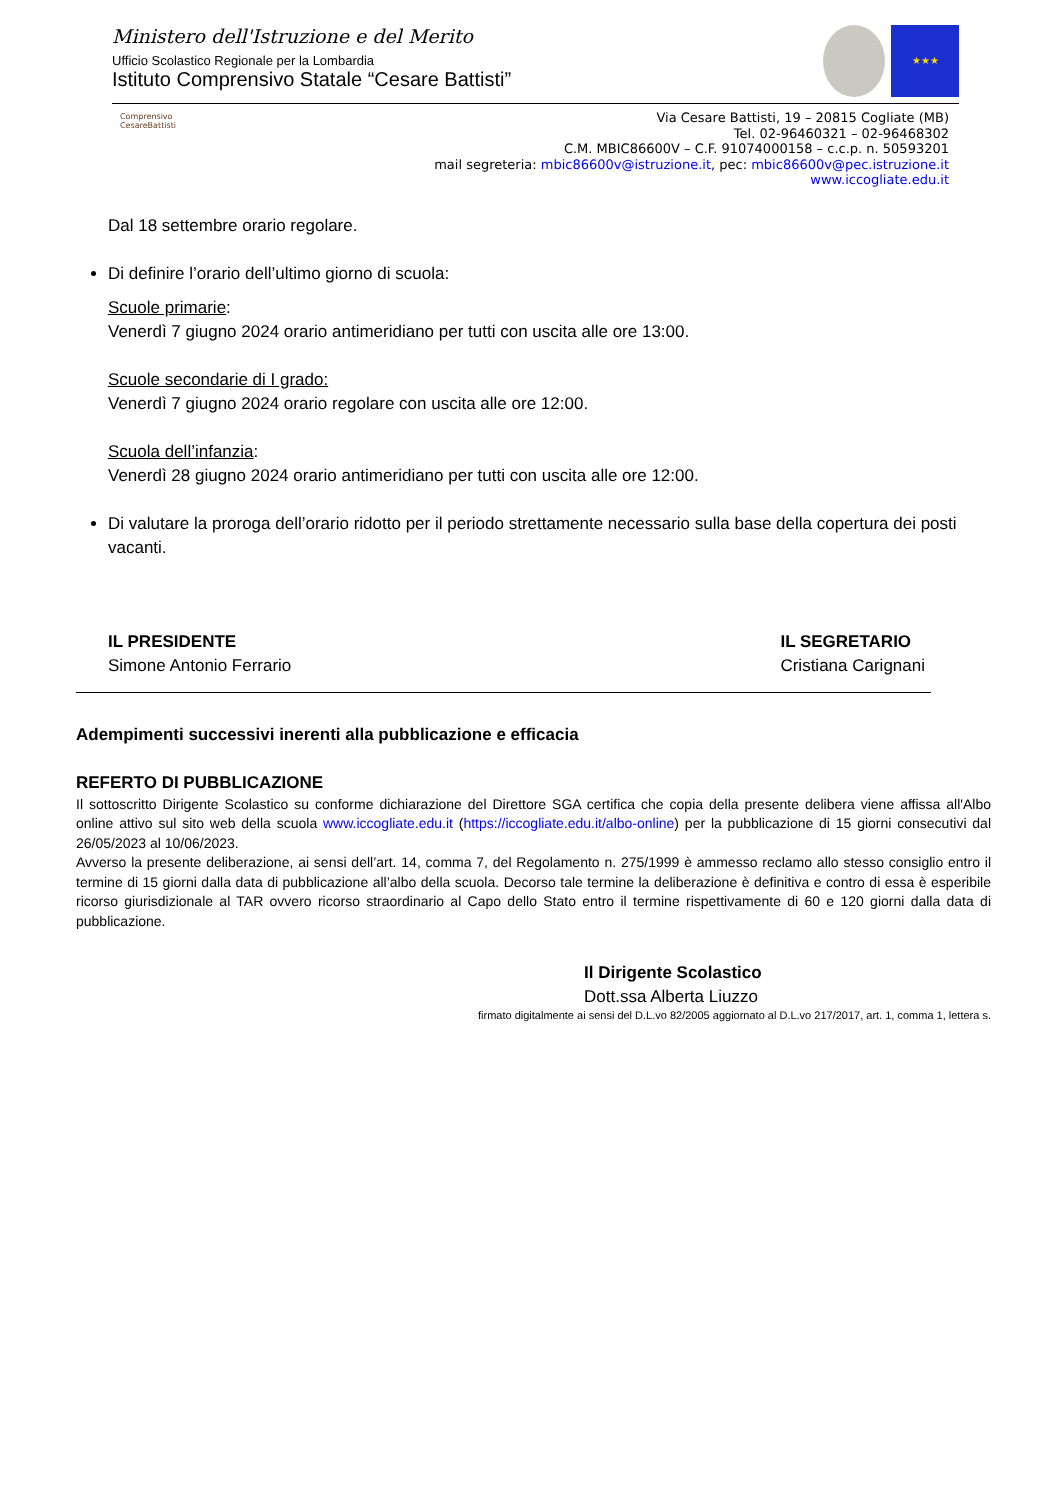Ministero dell'Istruzione e del Merito
Ufficio Scolastico Regionale per la Lombardia
Istituto Comprensivo Statale “Cesare Battisti”
★★★
Comprensivo CesareBattisti
Via Cesare Battisti, 19 – 20815 Cogliate (MB)
Tel. 02-96460321 – 02-96468302
C.M. MBIC86600V – C.F. 91074000158 – c.c.p. n. 50593201
mail segreteria: mbic86600v@istruzione.it, pec: mbic86600v@pec.istruzione.it
www.iccogliate.edu.it
Dal 18 settembre orario regolare.
Di definire l’orario dell’ultimo giorno di scuola:
Scuole primarie:
Venerdì 7 giugno 2024 orario antimeridiano per tutti con uscita alle ore 13:00.
Scuole secondarie di I grado:
Venerdì 7 giugno 2024 orario regolare con uscita alle ore 12:00.
Scuola dell’infanzia:
Venerdì 28 giugno 2024 orario antimeridiano per tutti con uscita alle ore 12:00.
Di valutare la proroga dell’orario ridotto per il periodo strettamente necessario sulla base della copertura dei posti vacanti.
IL PRESIDENTE
Simone Antonio Ferrario
IL SEGRETARIO
Cristiana Carignani
Adempimenti successivi inerenti alla pubblicazione e efficacia
REFERTO DI PUBBLICAZIONE
Il sottoscritto Dirigente Scolastico su conforme dichiarazione del Direttore SGA certifica che copia della presente delibera viene affissa all'Albo online attivo sul sito web della scuola www.iccogliate.edu.it (https://iccogliate.edu.it/albo-online) per la pubblicazione di 15 giorni consecutivi dal 26/05/2023 al 10/06/2023.
Avverso la presente deliberazione, ai sensi dell’art. 14, comma 7, del Regolamento n. 275/1999 è ammesso reclamo allo stesso consiglio entro il termine di 15 giorni dalla data di pubblicazione all’albo della scuola. Decorso tale termine la deliberazione è definitiva e contro di essa è esperibile ricorso giurisdizionale al TAR ovvero ricorso straordinario al Capo dello Stato entro il termine rispettivamente di 60 e 120 giorni dalla data di pubblicazione.
Il Dirigente Scolastico
Dott.ssa Alberta Liuzzo
firmato digitalmente ai sensi del D.L.vo 82/2005 aggiornato al D.L.vo 217/2017, art. 1, comma 1, lettera s.